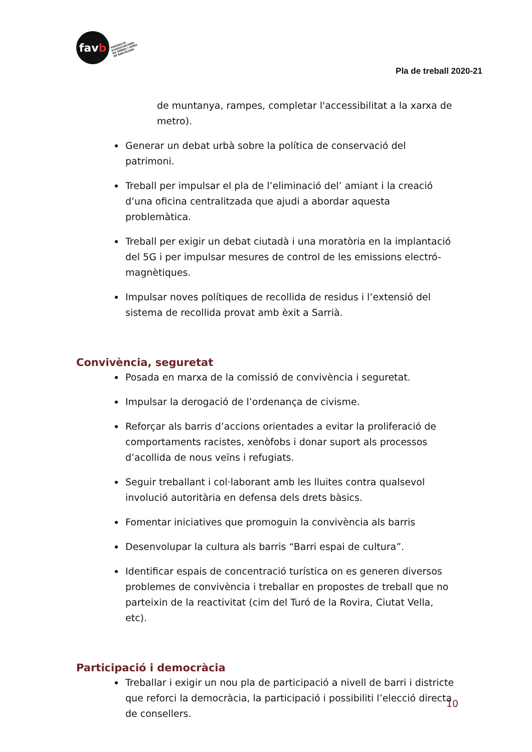fav b
FEDERACIÓ
D'ASSOCIACIONS
DE VEÏNES I VEÏNS
DE BARCELONA
Pla de treball 2020-21
de muntanya, rampes, completar l'accessibilitat a la xarxa de metro).
Generar un debat urbà sobre la política de conservació del patrimoni.
Treball per impulsar el pla de l’eliminació del’ amiant i la creació d’una oficina centralitzada que ajudi a abordar aquesta problemàtica.
Treball per exigir un debat ciutadà i una moratòria en la implantació del 5G i per impulsar mesures de control de les emissions electró-magnètiques.
Impulsar noves polítiques de recollida de residus i l’extensió del sistema de recollida provat amb èxit a Sarrià.
Convivència, seguretat
Posada en marxa de la comissió de convivència i seguretat.
Impulsar la derogació de l’ordenança de civisme.
Reforçar als barris d’accions orientades a evitar la proliferació de comportaments racistes, xenòfobs i donar suport als processos d’acollida de nous veïns i refugiats.
Seguir treballant i col·laborant amb les lluites contra qualsevol involució autoritària en defensa dels drets bàsics.
Fomentar iniciatives que promoguin la convivència als barris
Desenvolupar la cultura als barris “Barri espai de cultura”.
Identificar espais de concentració turística on es generen diversos problemes de convivència i treballar en propostes de treball que no parteixin de la reactivitat (cim del Turó de la Rovira, Ciutat Vella, etc).
Participació i democràcia
Treballar i exigir un nou pla de participació a nivell de barri i districte que reforci la democràcia, la participació i possibiliti l’elecció directa de consellers.
10